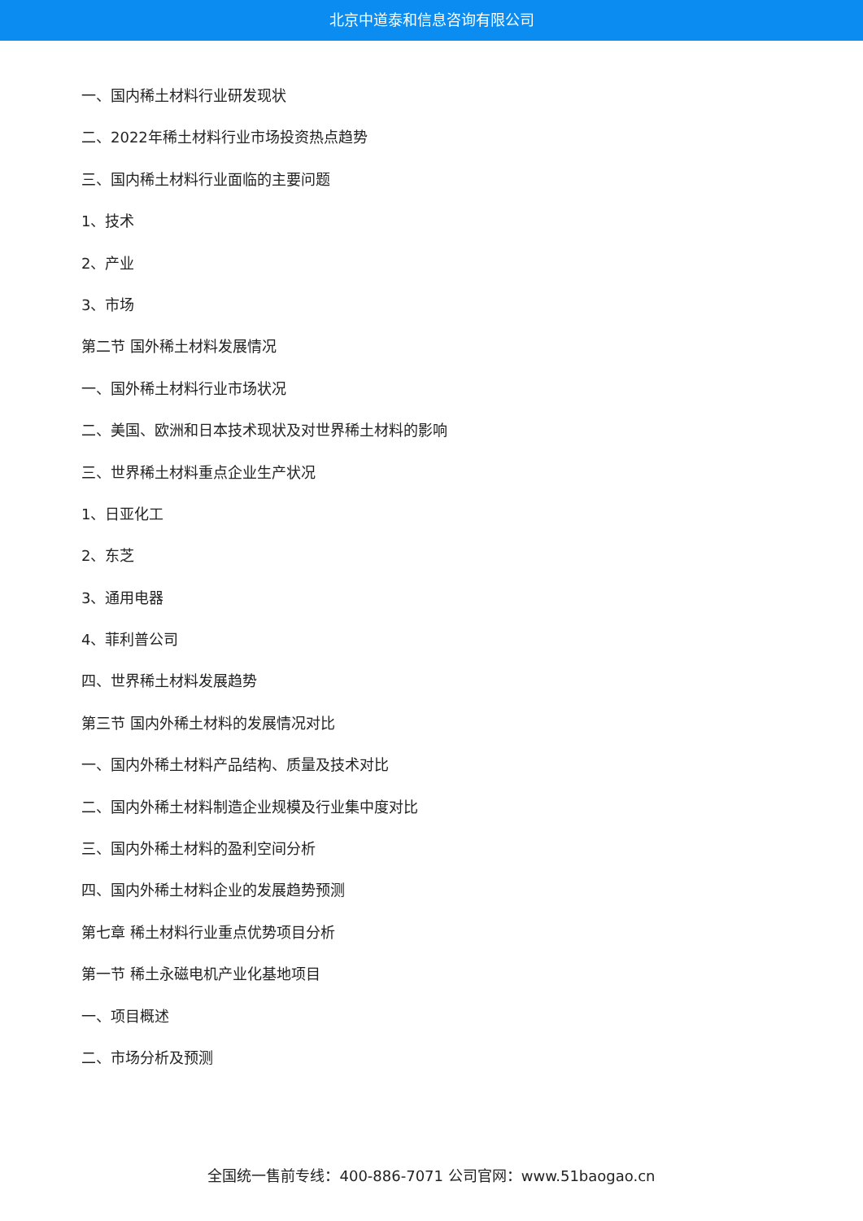北京中道泰和信息咨询有限公司
一、国内稀土材料行业研发现状
二、2022年稀土材料行业市场投资热点趋势
三、国内稀土材料行业面临的主要问题
1、技术
2、产业
3、市场
第二节 国外稀土材料发展情况
一、国外稀土材料行业市场状况
二、美国、欧洲和日本技术现状及对世界稀土材料的影响
三、世界稀土材料重点企业生产状况
1、日亚化工
2、东芝
3、通用电器
4、菲利普公司
四、世界稀土材料发展趋势
第三节 国内外稀土材料的发展情况对比
一、国内外稀土材料产品结构、质量及技术对比
二、国内外稀土材料制造企业规模及行业集中度对比
三、国内外稀土材料的盈利空间分析
四、国内外稀土材料企业的发展趋势预测
第七章 稀土材料行业重点优势项目分析
第一节 稀土永磁电机产业化基地项目
一、项目概述
二、市场分析及预测
全国统一售前专线：400-886-7071 公司官网：www.51baogao.cn